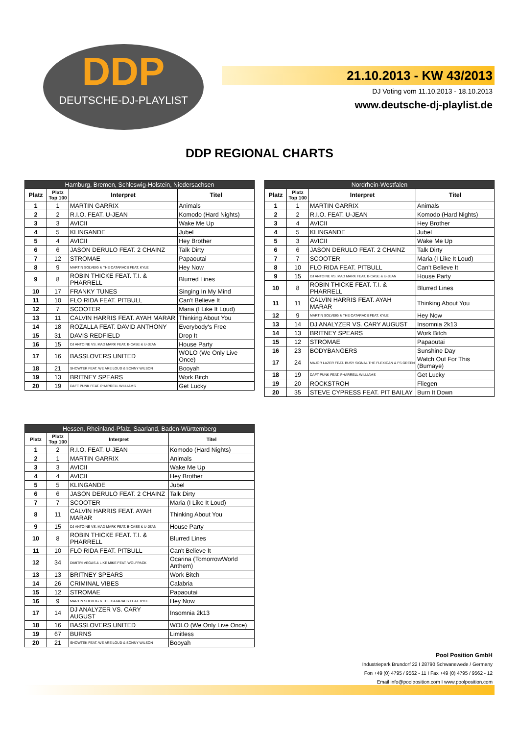DDP
DEUTSCHE-DJ-PLAYLIST
21.10.2013 - KW 43/2013
DJ Voting vom 11.10.2013 - 18.10.2013
www.deutsche-dj-playlist.de
DDP REGIONAL CHARTS
| Hamburg, Bremen, Schleswig-Holstein, Niedersachsen | | | |
| --- | --- | --- | --- |
| Platz | Platz Top 100 | Interpret | Titel |
| 1 | 1 | MARTIN GARRIX | Animals |
| 2 | 2 | R.I.O. FEAT. U-JEAN | Komodo (Hard Nights) |
| 3 | 3 | AVICII | Wake Me Up |
| 4 | 5 | KLINGANDE | Jubel |
| 5 | 4 | AVICII | Hey Brother |
| 6 | 6 | JASON DERULO FEAT. 2 CHAINZ | Talk Dirty |
| 7 | 12 | STROMAE | Papaoutai |
| 8 | 9 | MARTIN SOLVEIG & THE CATARACS FEAT. KYLE | Hey Now |
| 9 | 8 | ROBIN THICKE FEAT. T.I. & PHARRELL | Blurred Lines |
| 10 | 17 | FRANKY TUNES | Singing In My Mind |
| 11 | 10 | FLO RIDA FEAT. PITBULL | Can't Believe It |
| 12 | 7 | SCOOTER | Maria (I Like It Loud) |
| 13 | 11 | CALVIN HARRIS FEAT. AYAH MARAR | Thinking About You |
| 14 | 18 | ROZALLA FEAT. DAVID ANTHONY | Everybody's Free |
| 15 | 31 | DAVIS REDFIELD | Drop It |
| 16 | 15 | DJ ANTOINE VS. MAD MARK FEAT. B-CASE & U-JEAN | House Party |
| 17 | 16 | BASSLOVERS UNITED | WOLO (We Only Live Once) |
| 18 | 21 | SHOWTEK FEAT. WE ARE LOUD & SONNY WILSON | Booyah |
| 19 | 13 | BRITNEY SPEARS | Work Bitch |
| 20 | 19 | DAFT PUNK FEAT. PHARRELL WILLIAMS | Get Lucky |
| Nordrhein-Westfalen | | | |
| --- | --- | --- | --- |
| Platz | Platz Top 100 | Interpret | Titel |
| 1 | 1 | MARTIN GARRIX | Animals |
| 2 | 2 | R.I.O. FEAT. U-JEAN | Komodo (Hard Nights) |
| 3 | 4 | AVICII | Hey Brother |
| 4 | 5 | KLINGANDE | Jubel |
| 5 | 3 | AVICII | Wake Me Up |
| 6 | 6 | JASON DERULO FEAT. 2 CHAINZ | Talk Dirty |
| 7 | 7 | SCOOTER | Maria (I Like It Loud) |
| 8 | 10 | FLO RIDA FEAT. PITBULL | Can't Believe It |
| 9 | 15 | DJ ANTOINE VS. MAD MARK FEAT. B-CASE & U-JEAN | House Party |
| 10 | 8 | ROBIN THICKE FEAT. T.I. & PHARRELL | Blurred Lines |
| 11 | 11 | CALVIN HARRIS FEAT. AYAH MARAR | Thinking About You |
| 12 | 9 | MARTIN SOLVEIG & THE CATARACS FEAT. KYLE | Hey Now |
| 13 | 14 | DJ ANALYZER VS. CARY AUGUST | Insomnia 2k13 |
| 14 | 13 | BRITNEY SPEARS | Work Bitch |
| 15 | 12 | STROMAE | Papaoutai |
| 16 | 23 | BODYBANGERS | Sunshine Day |
| 17 | 24 | MAJOR LAZER FEAT. BUSY SIGNAL THE FLEXICAN & FS GREEN | Watch Out For This (Bumaye) |
| 18 | 19 | DAFT PUNK FEAT. PHARRELL WILLIAMS | Get Lucky |
| 19 | 20 | ROCKSTROH | Fliegen |
| 20 | 35 | STEVE CYPRESS FEAT. PIT BAILAY | Burn It Down |
| Hessen, Rheinland-Pfalz, Saarland, Baden-Württemberg | | | |
| --- | --- | --- | --- |
| Platz | Platz Top 100 | Interpret | Titel |
| 1 | 2 | R.I.O. FEAT. U-JEAN | Komodo (Hard Nights) |
| 2 | 1 | MARTIN GARRIX | Animals |
| 3 | 3 | AVICII | Wake Me Up |
| 4 | 4 | AVICII | Hey Brother |
| 5 | 5 | KLINGANDE | Jubel |
| 6 | 6 | JASON DERULO FEAT. 2 CHAINZ | Talk Dirty |
| 7 | 7 | SCOOTER | Maria (I Like It Loud) |
| 8 | 11 | CALVIN HARRIS FEAT. AYAH MARAR | Thinking About You |
| 9 | 15 | DJ ANTOINE VS. MAD MARK FEAT. B-CASE & U-JEAN | House Party |
| 10 | 8 | ROBIN THICKE FEAT. T.I. & PHARRELL | Blurred Lines |
| 11 | 10 | FLO RIDA FEAT. PITBULL | Can't Believe It |
| 12 | 34 | DIMITRI VEGAS & LIKE MIKE FEAT. WOLFPACK | Ocarina (TomorrowWorld Anthem) |
| 13 | 13 | BRITNEY SPEARS | Work Bitch |
| 14 | 26 | CRIMINAL VIBES | Calabria |
| 15 | 12 | STROMAE | Papaoutai |
| 16 | 9 | MARTIN SOLVEIG & THE CATARACS FEAT. KYLE | Hey Now |
| 17 | 14 | DJ ANALYZER VS. CARY AUGUST | Insomnia 2k13 |
| 18 | 16 | BASSLOVERS UNITED | WOLO (We Only Live Once) |
| 19 | 67 | BURNS | Limitless |
| 20 | 21 | SHOWTEK FEAT. WE ARE LOUD & SONNY WILSON | Booyah |
Pool Position GmbH
Industriepark Brundorf 22 I 28790 Schwanewede / Germany
Fon +49 (0) 4795 / 9562 - 11 I Fax +49 (0) 4795 / 9562 - 12
Email info@poolposition.com I www.poolposition.com